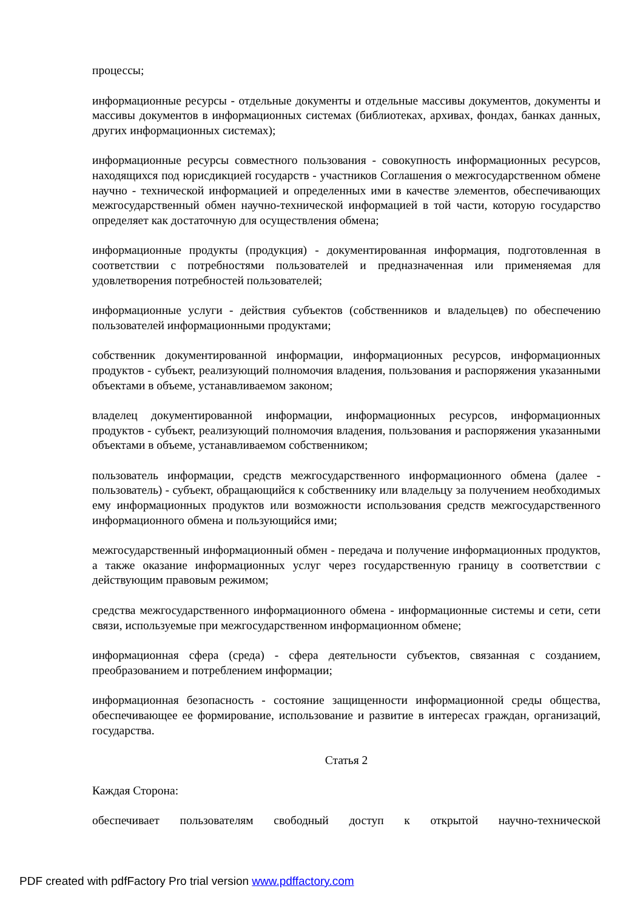процессы;
информационные ресурсы - отдельные документы и отдельные массивы документов, документы и массивы документов в информационных системах (библиотеках, архивах, фондах, банках данных, других информационных системах);
информационные ресурсы совместного пользования - совокупность информационных ресурсов, находящихся под юрисдикцией государств - участников Соглашения о межгосударственном обмене научно - технической информацией и определенных ими в качестве элементов, обеспечивающих межгосударственный обмен научно-технической информацией в той части, которую государство определяет как достаточную для осуществления обмена;
информационные продукты (продукция) - документированная информация, подготовленная в соответствии с потребностями пользователей и предназначенная или применяемая для удовлетворения потребностей пользователей;
информационные услуги - действия субъектов (собственников и владельцев) по обеспечению пользователей информационными продуктами;
собственник документированной информации, информационных ресурсов, информационных продуктов - субъект, реализующий полномочия владения, пользования и распоряжения указанными объектами в объеме, устанавливаемом законом;
владелец документированной информации, информационных ресурсов, информационных продуктов - субъект, реализующий полномочия владения, пользования и распоряжения указанными объектами в объеме, устанавливаемом собственником;
пользователь информации, средств межгосударственного информационного обмена (далее - пользователь) - субъект, обращающийся к собственнику или владельцу за получением необходимых ему информационных продуктов или возможности использования средств межгосударственного информационного обмена и пользующийся ими;
межгосударственный информационный обмен - передача и получение информационных продуктов, а также оказание информационных услуг через государственную границу в соответствии с действующим правовым режимом;
средства межгосударственного информационного обмена - информационные системы и сети, сети связи, используемые при межгосударственном информационном обмене;
информационная сфера (среда) - сфера деятельности субъектов, связанная с созданием, преобразованием и потреблением информации;
информационная безопасность - состояние защищенности информационной среды общества, обеспечивающее ее формирование, использование и развитие в интересах граждан, организаций, государства.
Статья 2
Каждая Сторона:
обеспечивает пользователям свободный доступ к открытой научно-технической
PDF created with pdfFactory Pro trial version www.pdffactory.com